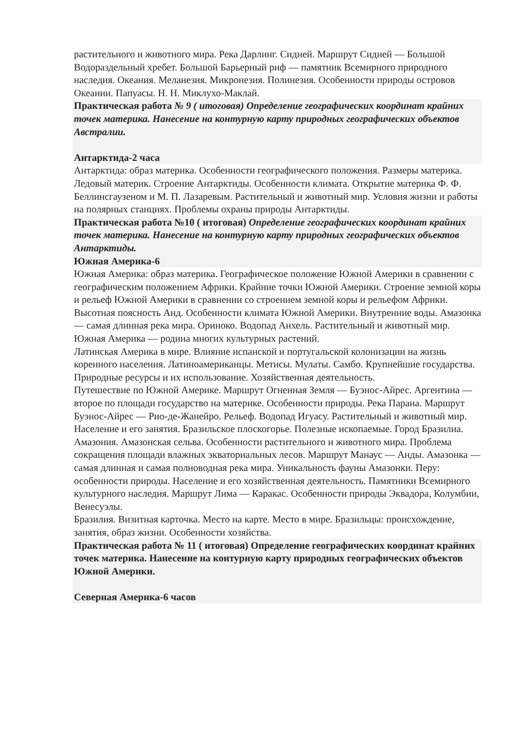растительного и животного мира. Река Дарлинг. Сидней. Маршрут Сидней — Большой Водораздельный хребет. Большой Барьерный риф — памятник Всемирного природного наследия. Океания. Меланезия. Микронезия. Полинезия. Особенности природы островов Океании. Папуасы. Н. Н. Миклухо-Маклай.
Практическая работа № 9 ( итоговая) Определение географических координат крайних точек материка. Нанесение на контурную карту природных географических объектов Австралии.
Антарктида-2 часа
Антарктида: образ материка. Особенности географического положения. Размеры материка. Ледовый материк. Строение Антарктиды. Особенности климата. Открытие материка Ф. Ф. Беллинсгаузеном и М. П. Лазаревым. Растительный и животный мир. Условия жизни и работы на полярных станциях. Проблемы охраны природы Антарктиды.
Практическая работа №10 ( итоговая) Определение географических координат крайних точек материка. Нанесение на контурную карту природных географических объектов Антарктиды.
Южная Америка-6
Южная Америка: образ материка. Географическое положение Южной Америки в сравнении с географическим положением Африки. Крайние точки Южной Америки. Строение земной коры и рельеф Южной Америки в сравнении со строением земной коры и рельефом Африки. Высотная поясность Анд. Особенности климата Южной Америки. Внутренние воды. Амазонка — самая длинная река мира. Ориноко. Водопад Анхель. Растительный и животный мир. Южная Америка — родина многих культурных растений.
Латинская Америка в мире. Влияние испанской и португальской колонизации на жизнь коренного населения. Латиноамериканцы. Метисы. Мулаты. Самбо. Крупнейшие государства. Природные ресурсы и их использование. Хозяйственная деятельность.
Путешествие по Южной Америке. Маршрут Огненная Земля — Буэнос-Айрес. Аргентина — второе по площади государство на материке. Особенности природы. Река Парана. Маршрут Буэнос-Айрес — Рио-де-Жанейро. Рельеф. Водопад Игуасу. Растительный и животный мир. Население и его занятия. Бразильское плоскогорье. Полезные ископаемые. Город Бразилиа.
Амазония. Амазонская сельва. Особенности растительного и животного мира. Проблема сокращения площади влажных экваториальных лесов. Маршрут Манаус — Анды. Амазонка — самая длинная и самая полноводная река мира. Уникальность фауны Амазонки. Перу: особенности природы. Население и его хозяйственная деятельность. Памятники Всемирного культурного наследия. Маршрут Лима — Каракас. Особенности природы Эквадора, Колумбии, Венесуэлы.
Бразилия. Визитная карточка. Место на карте. Место в мире. Бразильцы: происхождение, занятия, образ жизни. Особенности хозяйства.
Практическая работа № 11 ( итоговая) Определение географических координат крайних точек материка. Нанесение на контурную карту природных географических объектов Южной Америки.
Северная Америка-6 часов